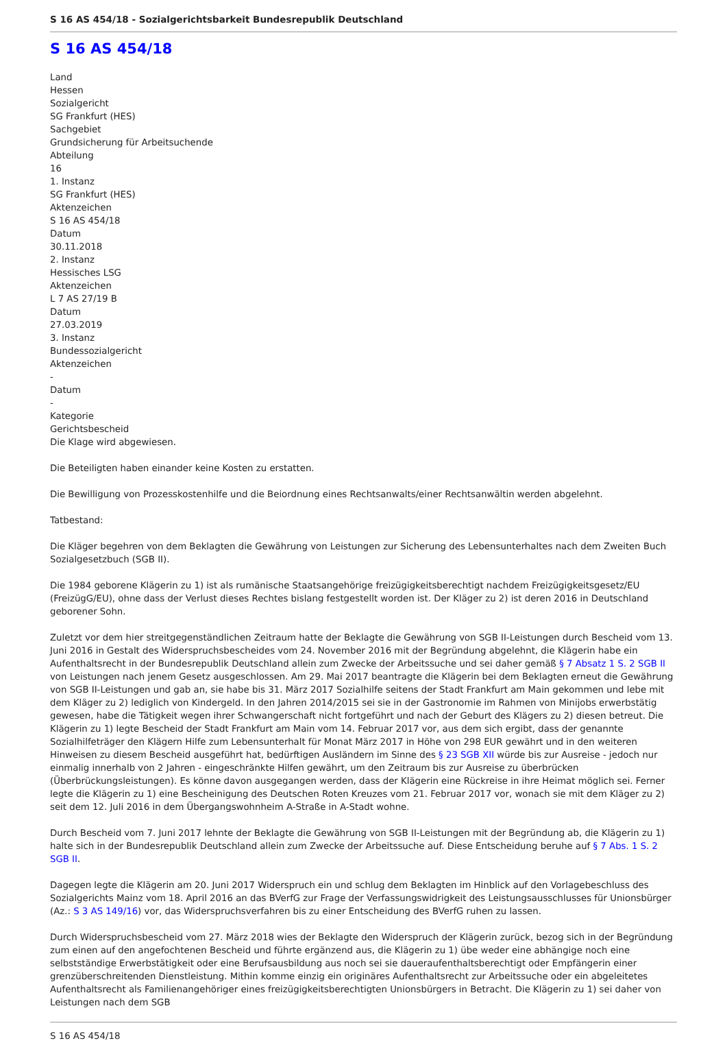S 16 AS 454/18 - Sozialgerichtsbarkeit Bundesrepublik Deutschland
S 16 AS 454/18
Land
Hessen
Sozialgericht
SG Frankfurt (HES)
Sachgebiet
Grundsicherung für Arbeitsuchende
Abteilung
16
1. Instanz
SG Frankfurt (HES)
Aktenzeichen
S 16 AS 454/18
Datum
30.11.2018
2. Instanz
Hessisches LSG
Aktenzeichen
L 7 AS 27/19 B
Datum
27.03.2019
3. Instanz
Bundessozialgericht
Aktenzeichen
-
Datum
-
Kategorie
Gerichtsbescheid
Die Klage wird abgewiesen.
Die Beteiligten haben einander keine Kosten zu erstatten.
Die Bewilligung von Prozesskostenhilfe und die Beiordnung eines Rechtsanwalts/einer Rechtsanwältin werden abgelehnt.
Tatbestand:
Die Kläger begehren von dem Beklagten die Gewährung von Leistungen zur Sicherung des Lebensunterhaltes nach dem Zweiten Buch Sozialgesetzbuch (SGB II).
Die 1984 geborene Klägerin zu 1) ist als rumänische Staatsangehörige freizügigkeitsberechtigt nachdem Freizügigkeitsgesetz/EU (FreizügG/EU), ohne dass der Verlust dieses Rechtes bislang festgestellt worden ist. Der Kläger zu 2) ist deren 2016 in Deutschland geborener Sohn.
Zuletzt vor dem hier streitgegenständlichen Zeitraum hatte der Beklagte die Gewährung von SGB II-Leistungen durch Bescheid vom 13. Juni 2016 in Gestalt des Widerspruchsbescheides vom 24. November 2016 mit der Begründung abgelehnt, die Klägerin habe ein Aufenthaltsrecht in der Bundesrepublik Deutschland allein zum Zwecke der Arbeitssuche und sei daher gemäß § 7 Absatz 1 S. 2 SGB II von Leistungen nach jenem Gesetz ausgeschlossen. Am 29. Mai 2017 beantragte die Klägerin bei dem Beklagten erneut die Gewährung von SGB II-Leistungen und gab an, sie habe bis 31. März 2017 Sozialhilfe seitens der Stadt Frankfurt am Main gekommen und lebe mit dem Kläger zu 2) lediglich von Kindergeld. In den Jahren 2014/2015 sei sie in der Gastronomie im Rahmen von Minijobs erwerbstätig gewesen, habe die Tätigkeit wegen ihrer Schwangerschaft nicht fortgeführt und nach der Geburt des Klägers zu 2) diesen betreut. Die Klägerin zu 1) legte Bescheid der Stadt Frankfurt am Main vom 14. Februar 2017 vor, aus dem sich ergibt, dass der genannte Sozialhilfeträger den Klägern Hilfe zum Lebensunterhalt für Monat März 2017 in Höhe von 298 EUR gewährt und in den weiteren Hinweisen zu diesem Bescheid ausgeführt hat, bedürftigen Ausländern im Sinne des § 23 SGB XII würde bis zur Ausreise - jedoch nur einmalig innerhalb von 2 Jahren - eingeschränkte Hilfen gewährt, um den Zeitraum bis zur Ausreise zu überbrücken (Überbrückungsleistungen). Es könne davon ausgegangen werden, dass der Klägerin eine Rückreise in ihre Heimat möglich sei. Ferner legte die Klägerin zu 1) eine Bescheinigung des Deutschen Roten Kreuzes vom 21. Februar 2017 vor, wonach sie mit dem Kläger zu 2) seit dem 12. Juli 2016 in dem Übergangswohnheim A-Straße in A-Stadt wohne.
Durch Bescheid vom 7. Juni 2017 lehnte der Beklagte die Gewährung von SGB II-Leistungen mit der Begründung ab, die Klägerin zu 1) halte sich in der Bundesrepublik Deutschland allein zum Zwecke der Arbeitssuche auf. Diese Entscheidung beruhe auf § 7 Abs. 1 S. 2 SGB II.
Dagegen legte die Klägerin am 20. Juni 2017 Widerspruch ein und schlug dem Beklagten im Hinblick auf den Vorlagebeschluss des Sozialgerichts Mainz vom 18. April 2016 an das BVerfG zur Frage der Verfassungswidrigkeit des Leistungsausschlusses für Unionsbürger (Az.: S 3 AS 149/16) vor, das Widerspruchsverfahren bis zu einer Entscheidung des BVerfG ruhen zu lassen.
Durch Widerspruchsbescheid vom 27. März 2018 wies der Beklagte den Widerspruch der Klägerin zurück, bezog sich in der Begründung zum einen auf den angefochtenen Bescheid und führte ergänzend aus, die Klägerin zu 1) übe weder eine abhängige noch eine selbstständige Erwerbstätigkeit oder eine Berufsausbildung aus noch sei sie daueraufenthaltsberechtigt oder Empfängerin einer grenzüberschreitenden Dienstleistung. Mithin komme einzig ein originäres Aufenthaltsrecht zur Arbeitssuche oder ein abgeleitetes Aufenthaltsrecht als Familienangehöriger eines freizügigkeitsberechtigten Unionsbürgers in Betracht. Die Klägerin zu 1) sei daher von Leistungen nach dem SGB
S 16 AS 454/18